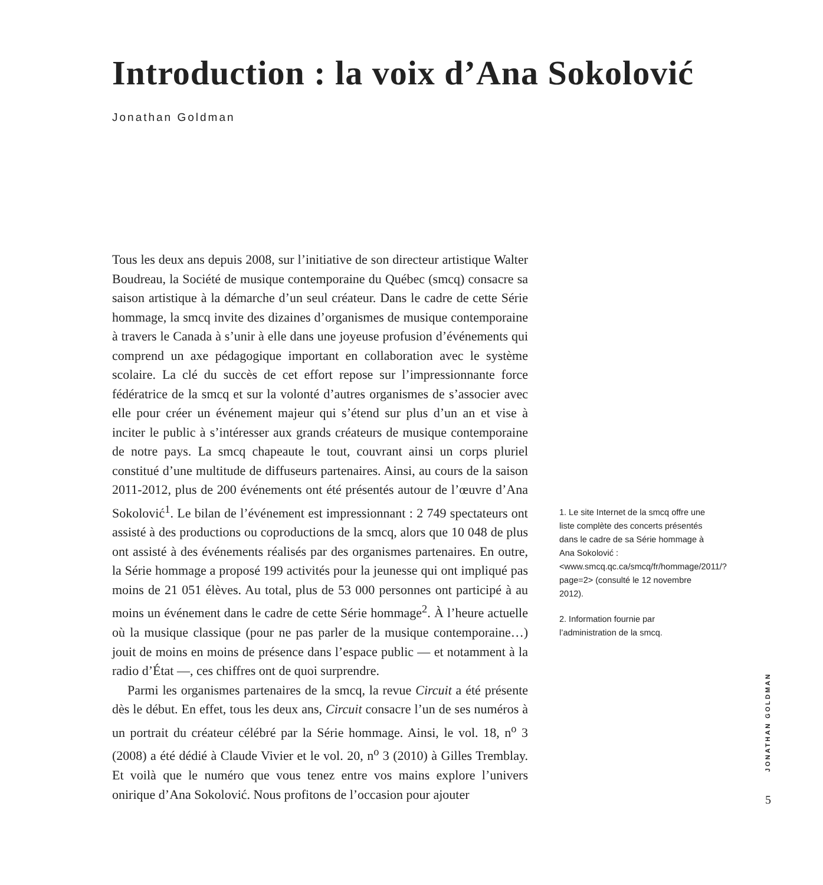Introduction : la voix d’Ana Sokolović
Jonathan Goldman
Tous les deux ans depuis 2008, sur l’initiative de son directeur artistique Walter Boudreau, la Société de musique contemporaine du Québec (smcq) consacre sa saison artistique à la démarche d’un seul créateur. Dans le cadre de cette Série hommage, la smcq invite des dizaines d’organismes de musique contemporaine à travers le Canada à s’unir à elle dans une joyeuse profusion d’événements qui comprend un axe pédagogique important en collaboration avec le système scolaire. La clé du succès de cet effort repose sur l’impressionnante force fédératrice de la smcq et sur la volonté d’autres organismes de s’associer avec elle pour créer un événement majeur qui s’étend sur plus d’un an et vise à inciter le public à s’intéresser aux grands créateurs de musique contemporaine de notre pays. La smcq chapeaute le tout, couvrant ainsi un corps pluriel constitué d’une multitude de diffuseurs partenaires. Ainsi, au cours de la saison 2011-2012, plus de 200 événements ont été présentés autour de l’œuvre d’Ana Sokolović<sup>1</sup>. Le bilan de l’événement est impressionnant : 2 749 spectateurs ont assisté à des productions ou coproductions de la smcq, alors que 10 048 de plus ont assisté à des événements réalisés par des organismes partenaires. En outre, la Série hommage a proposé 199 activités pour la jeunesse qui ont impliqué pas moins de 21 051 élèves. Au total, plus de 53 000 personnes ont participé à au moins un événement dans le cadre de cette Série hommage<sup>2</sup>. À l’heure actuelle où la musique classique (pour ne pas parler de la musique contemporaine…) jouit de moins en moins de présence dans l’espace public — et notamment à la radio d’État —, ces chiffres ont de quoi surprendre.
Parmi les organismes partenaires de la smcq, la revue Circuit a été présente dès le début. En effet, tous les deux ans, Circuit consacre l’un de ses numéros à un portrait du créateur célébré par la Série hommage. Ainsi, le vol. 18, n<sup>o</sup> 3 (2008) a été dédié à Claude Vivier et le vol. 20, n<sup>o</sup> 3 (2010) à Gilles Tremblay. Et voilà que le numéro que vous tenez entre vos mains explore l’univers onirique d’Ana Sokolović. Nous profitons de l’occasion pour ajouter
1. Le site Internet de la smcq offre une liste complète des concerts présentés dans le cadre de sa Série hommage à Ana Sokolović : <www.smcq.qc.ca/smcq/fr/hommage/2011/?page=2> (consulté le 12 novembre 2012).
2. Information fournie par l’administration de la smcq.
JONATHAN GOLDMAN
5